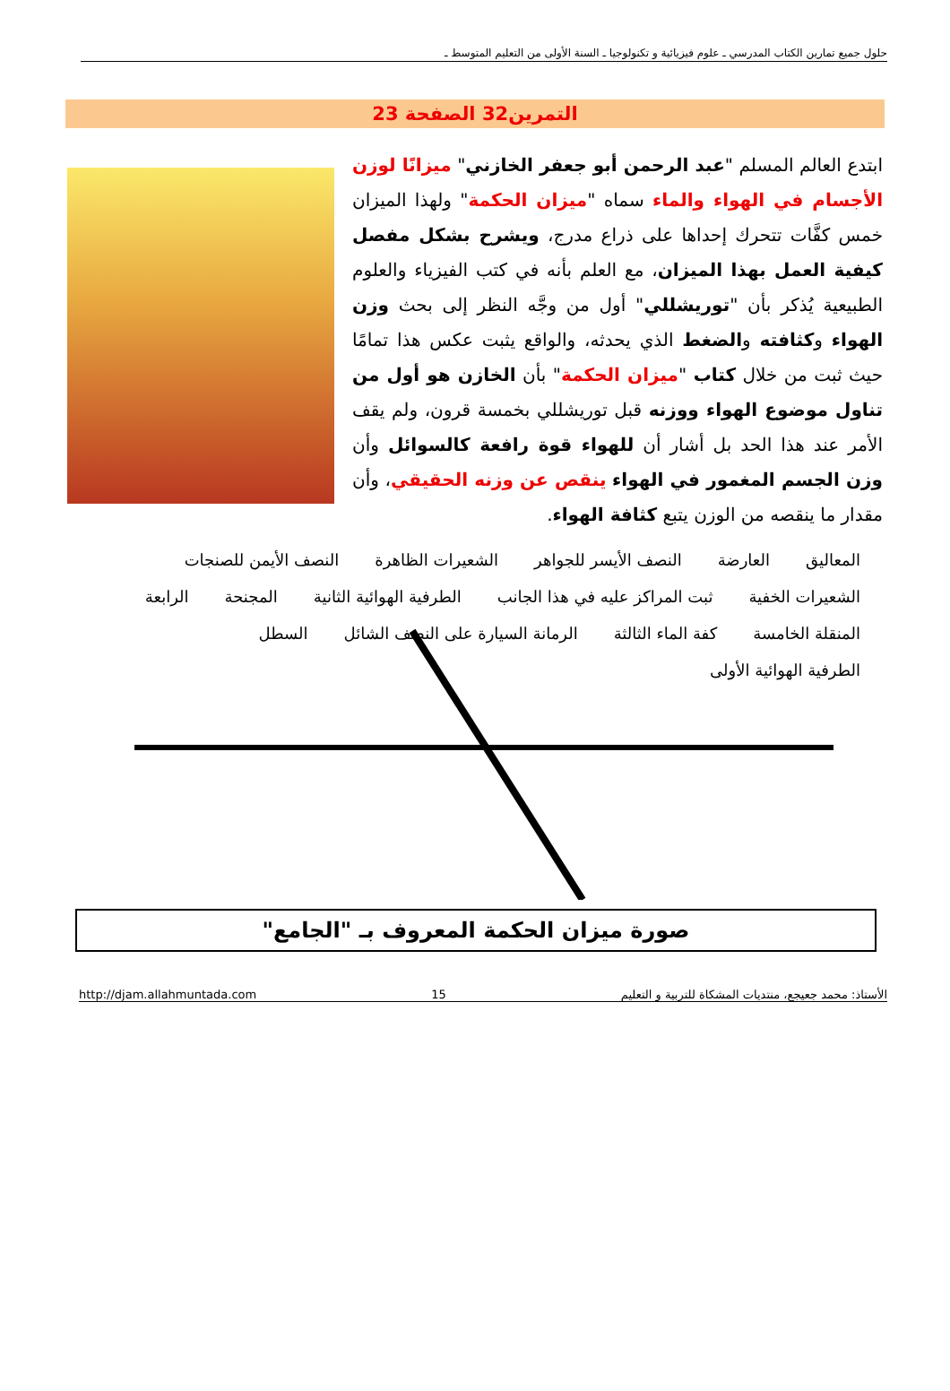حلول جميع تمارين الكتاب المدرسي ـ علوم فيزيائية و تكنولوجيا ـ السنة الأولى من التعليم المتوسط ـ
التمرين32 الصفحة 23
ابتدع العالم المسلم "عبد الرحمن أبو جعفر الخازني" ميزانًا لوزن الأجسام في الهواء والماء سماه "ميزان الحكمة" ولهذا الميزان خمس كفَّات تتحرك إحداها على ذراع مدرج، ويشرح بشكل مفصل كيفية العمل بهذا الميزان، مع العلم بأنه في كتب الفيزياء والعلوم الطبيعية يُذكر بأن "توريشللي" أول من وجَّه النظر إلى بحث وزن الهواء وكثافته والضغط الذي يحدثه، والواقع يثبت عكس هذا تمامًا حيث ثبت من خلال كتاب "ميزان الحكمة" بأن الخازن هو أول من تناول موضوع الهواء ووزنه قبل توريشللي بخمسة قرون، ولم يقف الأمر عند هذا الحد بل أشار أن للهواء قوة رافعة كالسوائل وأن وزن الجسم المغمور في الهواء ينقص عن وزنه الحقيقي، وأن مقدار ما ينقصه من الوزن يتبع كثافة الهواء.
المعاليق العارضة النصف الأيسر للجواهر الشعيرات الظاهرة النصف الأيمن للصنجات الشعيرات الخفية ثبت المراكز عليه في هذا الجانب الطرفية الهوائية الثانية المجنحة الرابعة المنقلة الخامسة كفة الماء الثالثة الرمانة السيارة على النصف الشائل السطل الطرفية الهوائية الأولى
صورة ميزان الحكمة المعروف بـ "الجامع"
الأستاذ: محمد جعيجع، منتديات المشكاة للتربية و التعليم 15 http://djam.allahmuntada.com